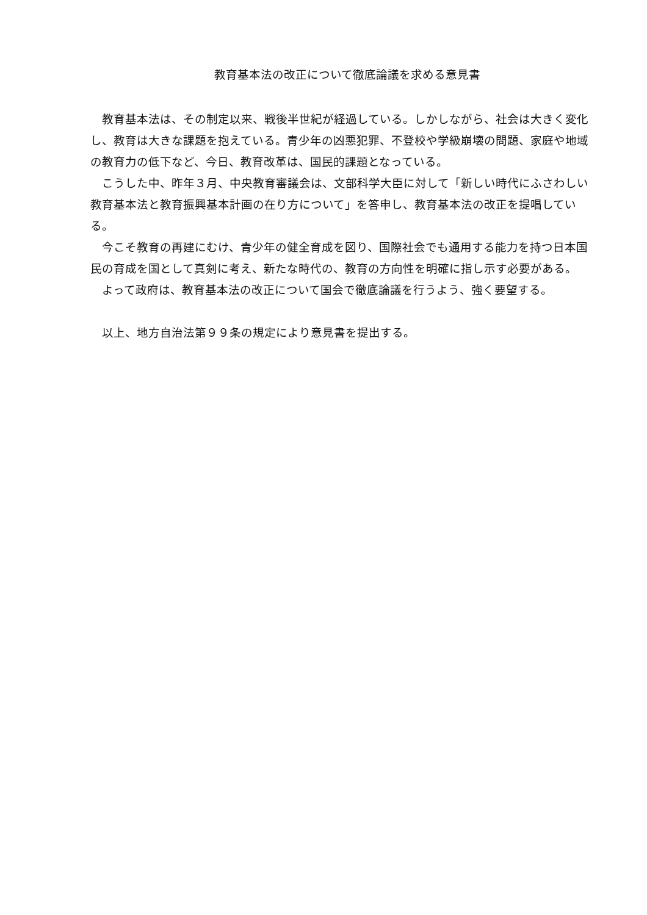教育基本法の改正について徹底論議を求める意見書
教育基本法は、その制定以来、戦後半世紀が経過している。しかしながら、社会は大きく変化し、教育は大きな課題を抱えている。青少年の凶悪犯罪、不登校や学級崩壊の問題、家庭や地域の教育力の低下など、今日、教育改革は、国民的課題となっている。
こうした中、昨年３月、中央教育審議会は、文部科学大臣に対して「新しい時代にふさわしい教育基本法と教育振興基本計画の在り方について」を答申し、教育基本法の改正を提唱している。
今こそ教育の再建にむけ、青少年の健全育成を図り、国際社会でも通用する能力を持つ日本国民の育成を国として真剣に考え、新たな時代の、教育の方向性を明確に指し示す必要がある。
よって政府は、教育基本法の改正について国会で徹底論議を行うよう、強く要望する。
以上、地方自治法第９９条の規定により意見書を提出する。